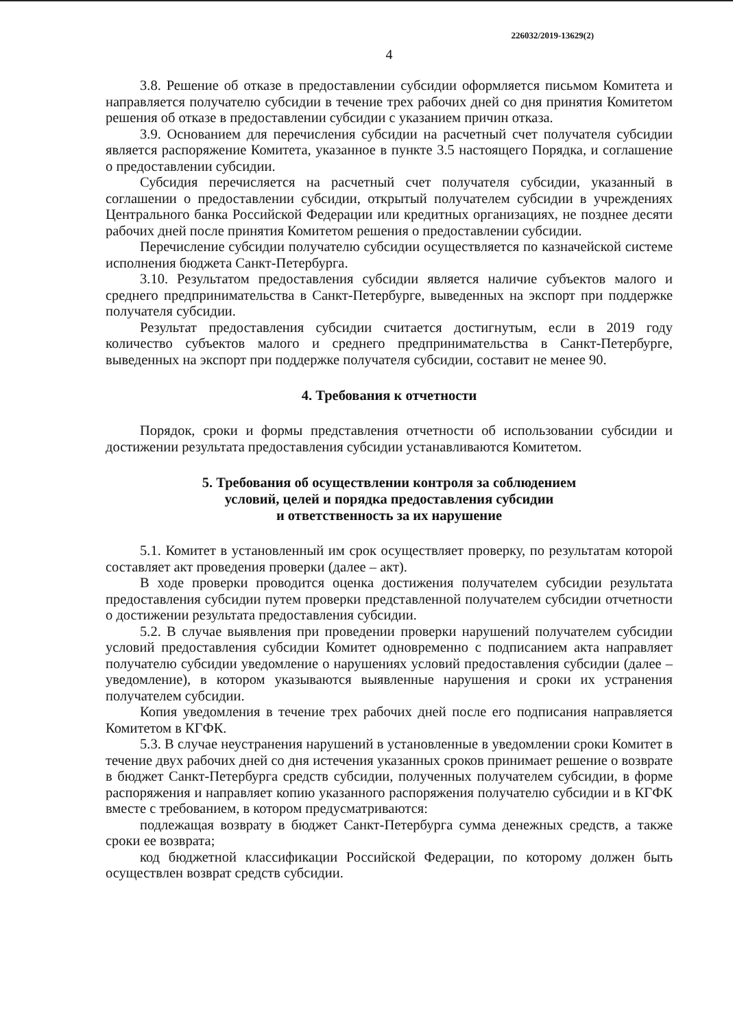226032/2019-13629(2)
4
3.8. Решение об отказе в предоставлении субсидии оформляется письмом Комитета и направляется получателю субсидии в течение трех рабочих дней со дня принятия Комитетом решения об отказе в предоставлении субсидии с указанием причин отказа.
3.9. Основанием для перечисления субсидии на расчетный счет получателя субсидии является распоряжение Комитета, указанное в пункте 3.5 настоящего Порядка, и соглашение о предоставлении субсидии.
Субсидия перечисляется на расчетный счет получателя субсидии, указанный в соглашении о предоставлении субсидии, открытый получателем субсидии в учреждениях Центрального банка Российской Федерации или кредитных организациях, не позднее десяти рабочих дней после принятия Комитетом решения о предоставлении субсидии.
Перечисление субсидии получателю субсидии осуществляется по казначейской системе исполнения бюджета Санкт-Петербурга.
3.10. Результатом предоставления субсидии является наличие субъектов малого и среднего предпринимательства в Санкт-Петербурге, выведенных на экспорт при поддержке получателя субсидии.
Результат предоставления субсидии считается достигнутым, если в 2019 году количество субъектов малого и среднего предпринимательства в Санкт-Петербурге, выведенных на экспорт при поддержке получателя субсидии, составит не менее 90.
4. Требования к отчетности
Порядок, сроки и формы представления отчетности об использовании субсидии и достижении результата предоставления субсидии устанавливаются Комитетом.
5. Требования об осуществлении контроля за соблюдением
условий, целей и порядка предоставления субсидии
и ответственность за их нарушение
5.1. Комитет в установленный им срок осуществляет проверку, по результатам которой составляет акт проведения проверки (далее – акт).
В ходе проверки проводится оценка достижения получателем субсидии результата предоставления субсидии путем проверки представленной получателем субсидии отчетности о достижении результата предоставления субсидии.
5.2. В случае выявления при проведении проверки нарушений получателем субсидии условий предоставления субсидии Комитет одновременно с подписанием акта направляет получателю субсидии уведомление о нарушениях условий предоставления субсидии (далее – уведомление), в котором указываются выявленные нарушения и сроки их устранения получателем субсидии.
Копия уведомления в течение трех рабочих дней после его подписания направляется Комитетом в КГФК.
5.3. В случае неустранения нарушений в установленные в уведомлении сроки Комитет в течение двух рабочих дней со дня истечения указанных сроков принимает решение о возврате в бюджет Санкт-Петербурга средств субсидии, полученных получателем субсидии, в форме распоряжения и направляет копию указанного распоряжения получателю субсидии и в КГФК вместе с требованием, в котором предусматриваются:
подлежащая возврату в бюджет Санкт-Петербурга сумма денежных средств, а также сроки ее возврата;
код бюджетной классификации Российской Федерации, по которому должен быть осуществлен возврат средств субсидии.